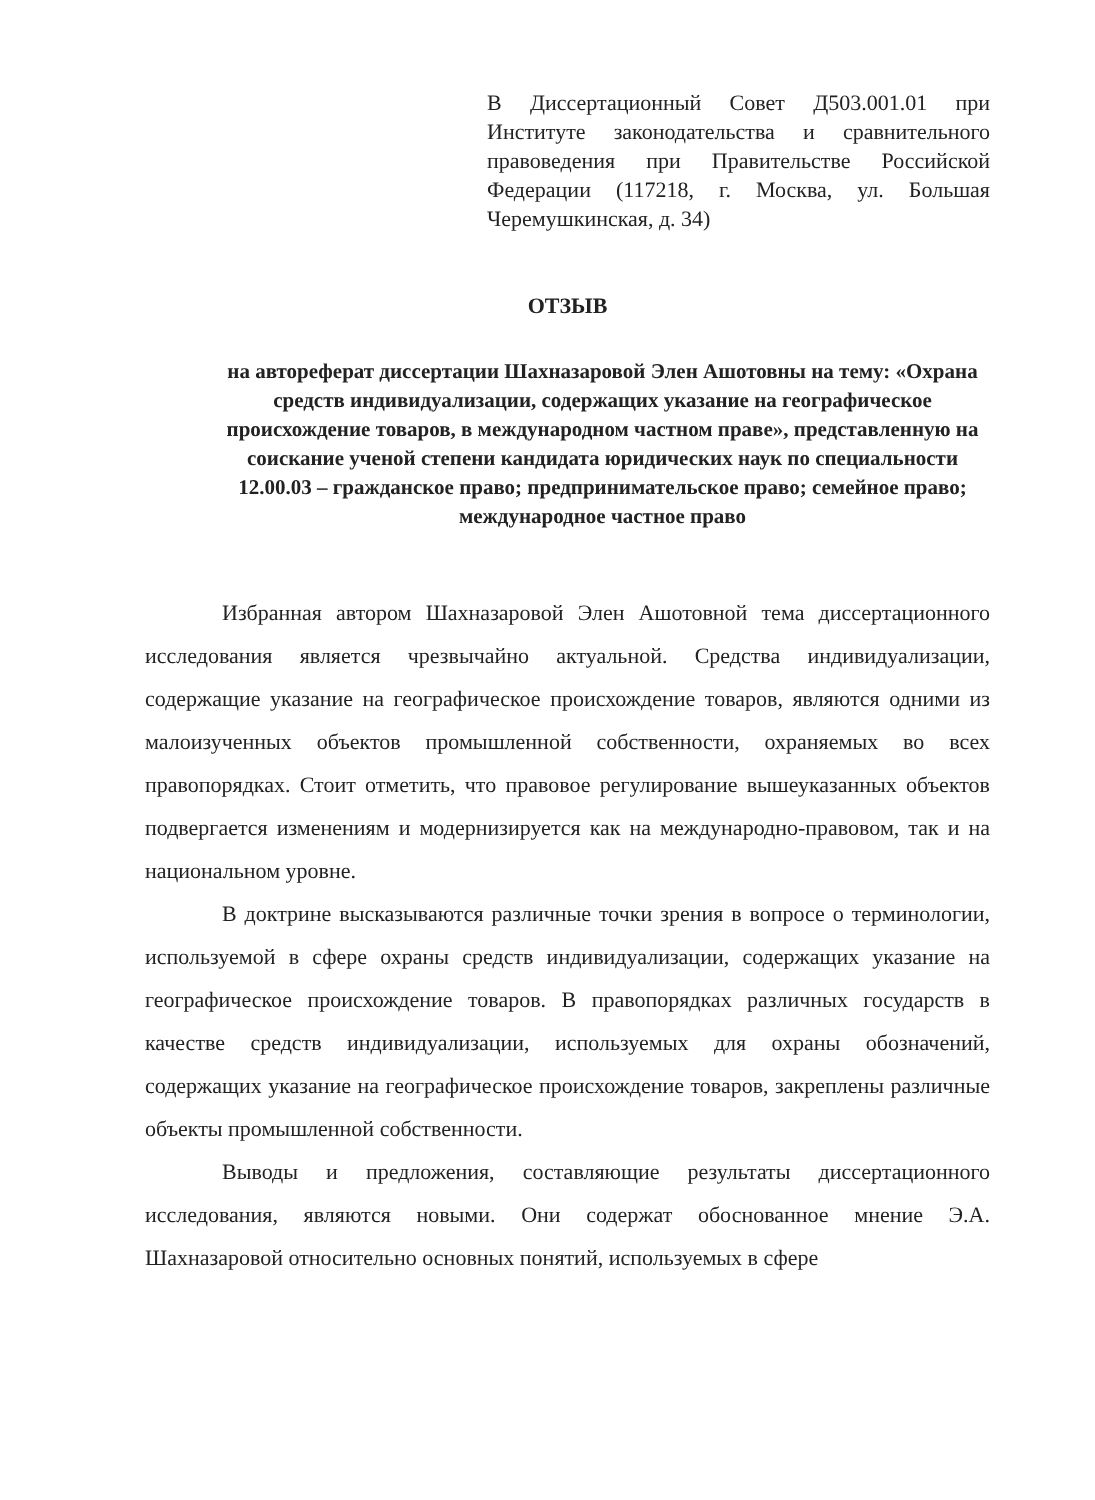В Диссертационный Совет Д503.001.01 при Институте законодательства и сравнительного правоведения при Правительстве Российской Федерации (117218, г. Москва, ул. Большая Черемушкинская, д. 34)
ОТЗЫВ
на автореферат диссертации Шахназаровой Элен Ашотовны на тему: «Охрана средств индивидуализации, содержащих указание на географическое происхождение товаров, в международном частном праве», представленную на соискание ученой степени кандидата юридических наук по специальности 12.00.03 – гражданское право; предпринимательское право; семейное право; международное частное право
Избранная автором Шахназаровой Элен Ашотовной тема диссертационного исследования является чрезвычайно актуальной. Средства индивидуализации, содержащие указание на географическое происхождение товаров, являются одними из малоизученных объектов промышленной собственности, охраняемых во всех правопорядках. Стоит отметить, что правовое регулирование вышеуказанных объектов подвергается изменениям и модернизируется как на международно-правовом, так и на национальном уровне.
В доктрине высказываются различные точки зрения в вопросе о терминологии, используемой в сфере охраны средств индивидуализации, содержащих указание на географическое происхождение товаров. В правопорядках различных государств в качестве средств индивидуализации, используемых для охраны обозначений, содержащих указание на географическое происхождение товаров, закреплены различные объекты промышленной собственности.
Выводы и предложения, составляющие результаты диссертационного исследования, являются новыми. Они содержат обоснованное мнение Э.А. Шахназаровой относительно основных понятий, используемых в сфере